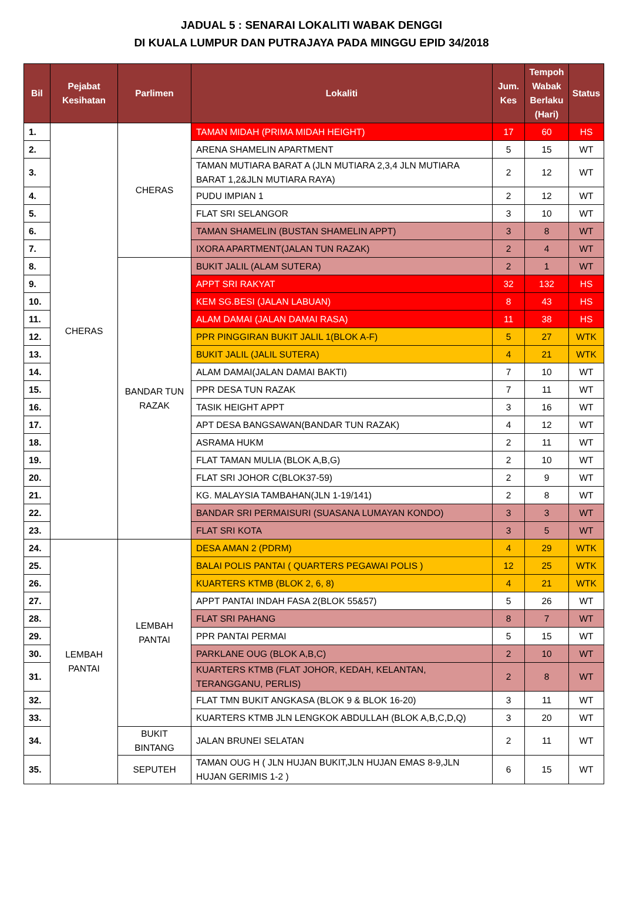JADUAL 5 : SENARAI LOKALITI WABAK DENGGI
DI KUALA LUMPUR DAN PUTRAJAYA PADA MINGGU EPID 34/2018
| Bil | Pejabat Kesihatan | Parlimen | Lokaliti | Jum. Kes | Tempoh Wabak Berlaku (Hari) | Status |
| --- | --- | --- | --- | --- | --- | --- |
| 1. | CHERAS | CHERAS | TAMAN MIDAH (PRIMA MIDAH HEIGHT) | 17 | 60 | HS |
| 2. | | | ARENA SHAMELIN APARTMENT | 5 | 15 | WT |
| 3. | | | TAMAN MUTIARA BARAT A (JLN MUTIARA 2,3,4 JLN MUTIARA BARAT 1,2&JLN MUTIARA RAYA) | 2 | 12 | WT |
| 4. | | | PUDU IMPIAN 1 | 2 | 12 | WT |
| 5. | | | FLAT SRI SELANGOR | 3 | 10 | WT |
| 6. | | | TAMAN SHAMELIN (BUSTAN SHAMELIN APPT) | 3 | 8 | WT |
| 7. | | | IXORA APARTMENT(JALAN TUN RAZAK) | 2 | 4 | WT |
| 8. | | BANDAR TUN RAZAK | BUKIT JALIL (ALAM SUTERA) | 2 | 1 | WT |
| 9. | | | APPT SRI RAKYAT | 32 | 132 | HS |
| 10. | | | KEM SG.BESI (JALAN LABUAN) | 8 | 43 | HS |
| 11. | | | ALAM DAMAI (JALAN DAMAI RASA) | 11 | 38 | HS |
| 12. | | | PPR PINGGIRAN BUKIT JALIL 1(BLOK A-F) | 5 | 27 | WTK |
| 13. | | | BUKIT JALIL (JALIL SUTERA) | 4 | 21 | WTK |
| 14. | | | ALAM DAMAI(JALAN DAMAI BAKTI) | 7 | 10 | WT |
| 15. | | | PPR DESA TUN RAZAK | 7 | 11 | WT |
| 16. | | | TASIK HEIGHT APPT | 3 | 16 | WT |
| 17. | | | APT DESA BANGSAWAN(BANDAR TUN RAZAK) | 4 | 12 | WT |
| 18. | | | ASRAMA HUKM | 2 | 11 | WT |
| 19. | | | FLAT TAMAN MULIA (BLOK A,B,G) | 2 | 10 | WT |
| 20. | | | FLAT SRI JOHOR C(BLOK37-59) | 2 | 9 | WT |
| 21. | | | KG. MALAYSIA TAMBAHAN(JLN 1-19/141) | 2 | 8 | WT |
| 22. | | | BANDAR SRI PERMAISURI (SUASANA LUMAYAN KONDO) | 3 | 3 | WT |
| 23. | | | FLAT SRI KOTA | 3 | 5 | WT |
| 24. | LEMBAH PANTAI | LEMBAH PANTAI | DESA AMAN 2 (PDRM) | 4 | 29 | WTK |
| 25. | | | BALAI POLIS PANTAI ( QUARTERS PEGAWAI POLIS ) | 12 | 25 | WTK |
| 26. | | | KUARTERS KTMB (BLOK 2, 6, 8) | 4 | 21 | WTK |
| 27. | | | APPT PANTAI INDAH FASA 2(BLOK 55&57) | 5 | 26 | WT |
| 28. | | | FLAT SRI PAHANG | 8 | 7 | WT |
| 29. | | | PPR PANTAI PERMAI | 5 | 15 | WT |
| 30. | | | PARKLANE OUG (BLOK A,B,C) | 2 | 10 | WT |
| 31. | | | KUARTERS KTMB (FLAT JOHOR, KEDAH, KELANTAN, TERANGGANU, PERLIS) | 2 | 8 | WT |
| 32. | | | FLAT TMN BUKIT ANGKASA (BLOK 9 & BLOK 16-20) | 3 | 11 | WT |
| 33. | | | KUARTERS KTMB JLN LENGKOK ABDULLAH (BLOK A,B,C,D,Q) | 3 | 20 | WT |
| 34. | | BUKIT BINTANG | JALAN BRUNEI SELATAN | 2 | 11 | WT |
| 35. | | SEPUTEH | TAMAN OUG H ( JLN HUJAN BUKIT,JLN HUJAN EMAS 8-9,JLN HUJAN GERIMIS 1-2 ) | 6 | 15 | WT |